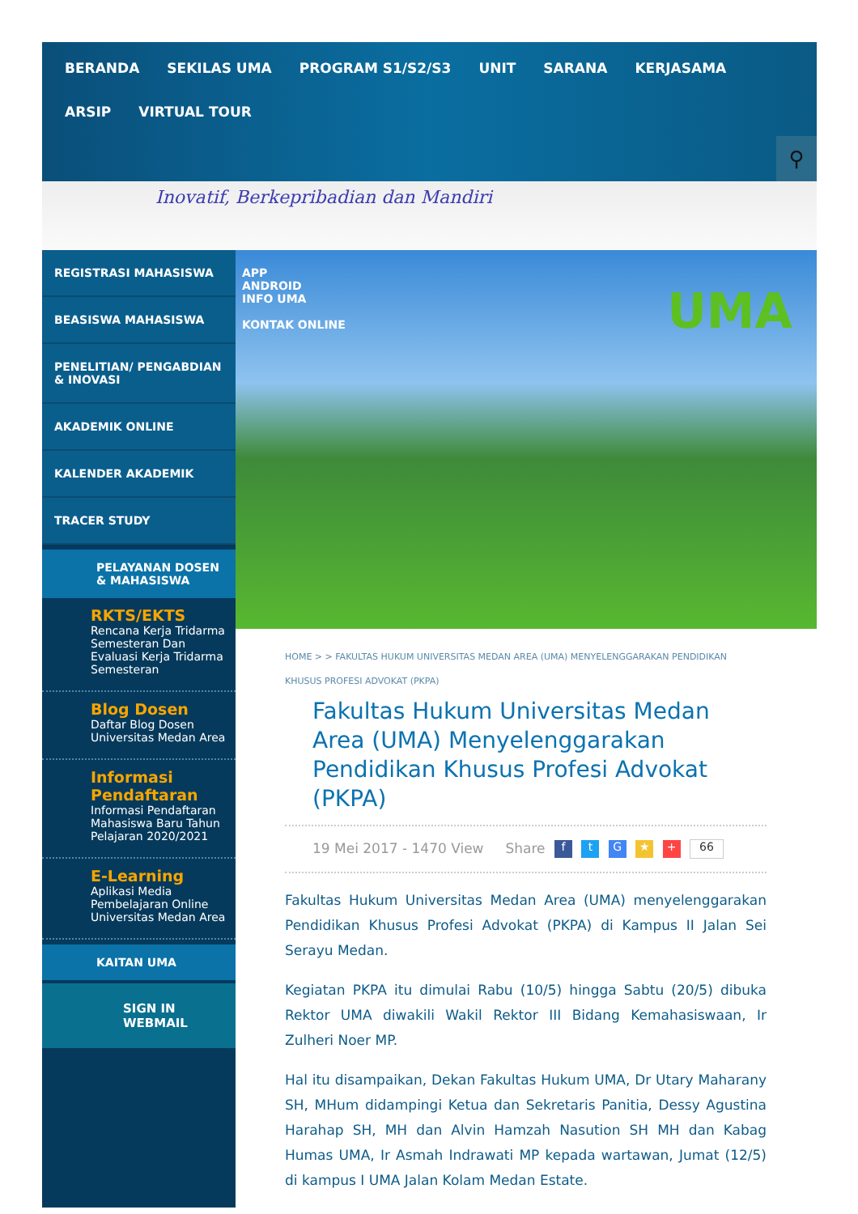BERANDA SEKILAS UMA PROGRAM S1/S2/S3 UNIT SARANA KERJASAMA
ARSIP VIRTUAL TOUR
⚲
Inovatif, Berkepribadian dan Mandiri
REGISTRASI MAHASISWA
BEASISWA MAHASISWA
PENELITIAN/ PENGABDIAN & INOVASI
AKADEMIK ONLINE
KALENDER AKADEMIK
TRACER STUDY
PELAYANAN DOSEN & MAHASISWA
RKTS/EKTS
Rencana Kerja Tridarma Semesteran Dan Evaluasi Kerja Tridarma Semesteran
Blog Dosen
Daftar Blog Dosen Universitas Medan Area
Informasi Pendaftaran
Informasi Pendaftaran Mahasiswa Baru Tahun Pelajaran 2020/2021
E-Learning
Aplikasi Media Pembelajaran Online Universitas Medan Area
KAITAN UMA
SIGN IN
WEBMAIL
APP
ANDROID
INFO UMA
KONTAK ONLINE
UMA
HOME > > FAKULTAS HUKUM UNIVERSITAS MEDAN AREA (UMA) MENYELENGGARAKAN PENDIDIKAN KHUSUS PROFESI ADVOKAT (PKPA)
Fakultas Hukum Universitas Medan Area (UMA) Menyelenggarakan Pendidikan Khusus Profesi Advokat (PKPA)
19 Mei 2017 - 1470 View Share f t G ★ + 66
Fakultas Hukum Universitas Medan Area (UMA) menyelenggarakan Pendidikan Khusus Profesi Advokat (PKPA) di Kampus II Jalan Sei Serayu Medan.
Kegiatan PKPA itu dimulai Rabu (10/5) hingga Sabtu (20/5) dibuka Rektor UMA diwakili Wakil Rektor III Bidang Kemahasiswaan, Ir Zulheri Noer MP.
Hal itu disampaikan, Dekan Fakultas Hukum UMA, Dr Utary Maharany SH, MHum didampingi Ketua dan Sekretaris Panitia, Dessy Agustina Harahap SH, MH dan Alvin Hamzah Nasution SH MH dan Kabag Humas UMA, Ir Asmah Indrawati MP kepada wartawan, Jumat (12/5) di kampus I UMA Jalan Kolam Medan Estate.